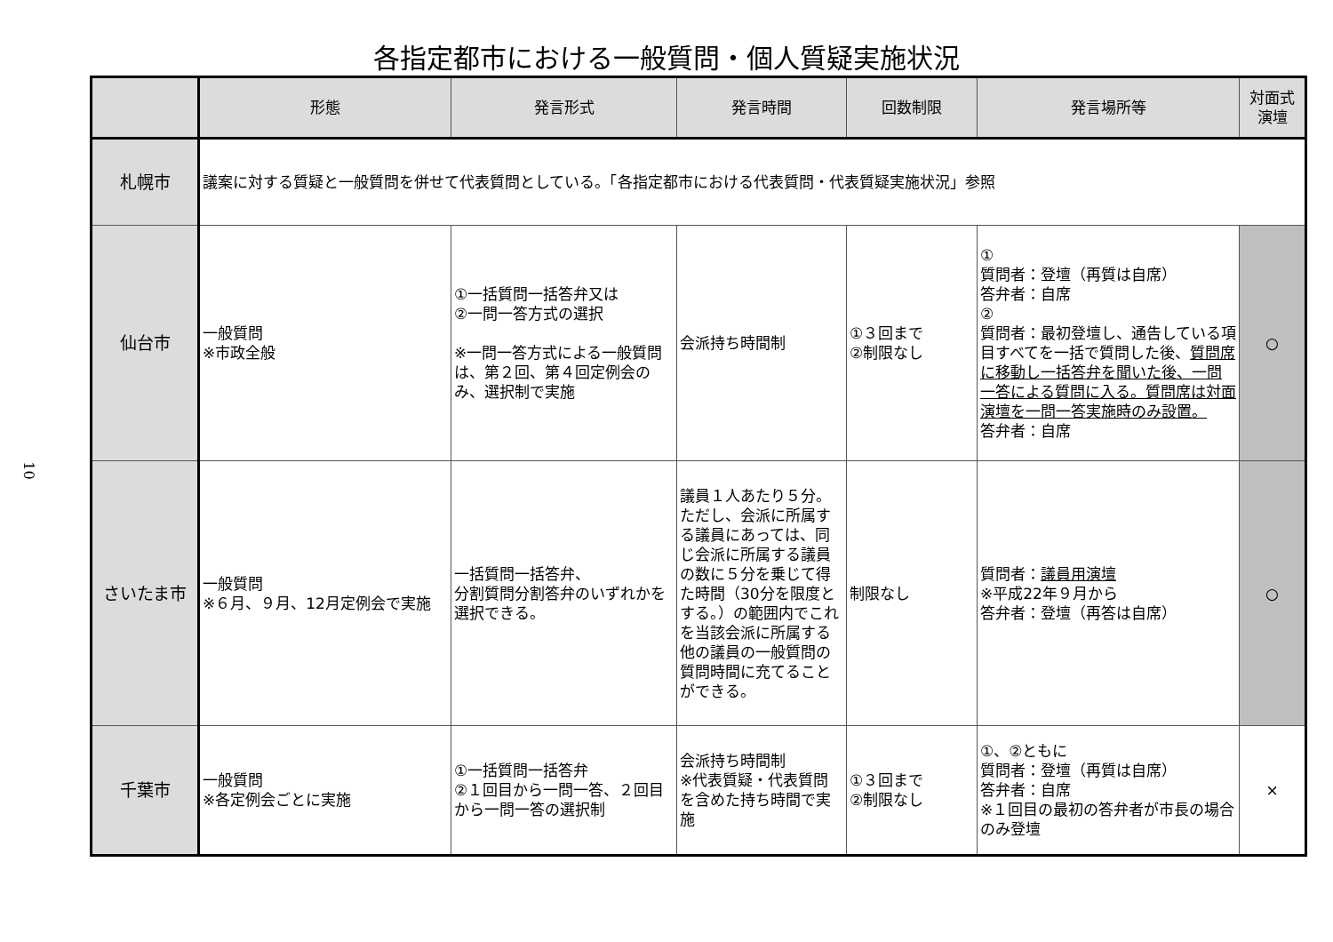各指定都市における一般質問・個人質疑実施状況
10
| | 形態 | 発言形式 | 発言時間 | 回数制限 | 発言場所等 | 対面式 演壇 |
| --- | --- | --- | --- | --- | --- | --- |
| 札幌市 | 議案に対する質疑と一般質問を併せて代表質問としている。「各指定都市における代表質問・代表質疑実施状況」参照 | | | | | |
| 仙台市 | 一般質問 ※市政全般 | ①一括質問一括答弁又は ②一問一答方式の選択 ※一問一答方式による一般質問は、第２回、第４回定例会のみ、選択制で実施 | 会派持ち時間制 | ①３回まで ②制限なし | ① 質問者：登壇（再質は自席） 答弁者：自席 ② 質問者：最初登壇し、通告している項目すべてを一括で質問した後、 質問席に移動し一括答弁を聞いた後、一問一答による質問に入る。質問席は対面演壇を一問一答実施時のみ設置。 答弁者：自席 | ○ |
| さいたま市 | 一般質問 ※６月、９月、12月定例会で実施 | 一括質問一括答弁、 分割質問分割答弁のいずれかを選択できる。 | 議員１人あたり５分。ただし、会派に所属する議員にあっては、同じ会派に所属する議員の数に５分を乗じて得た時間（30分を限度とする。）の範囲内でこれを当該会派に所属する他の議員の一般質問の質問時間に充てることができる。 | 制限なし | 質問者： 議員用演壇 ※平成22年９月から 答弁者：登壇（再答は自席） | ○ |
| 千葉市 | 一般質問 ※各定例会ごとに実施 | ①一括質問一括答弁 ②１回目から一問一答、２回目から一問一答の選択制 | 会派持ち時間制 ※代表質疑・代表質問を含めた持ち時間で実施 | ①３回まで ②制限なし | ①、②ともに 質問者：登壇（再質は自席） 答弁者：自席 ※１回目の最初の答弁者が市長の場合のみ登壇 | × |